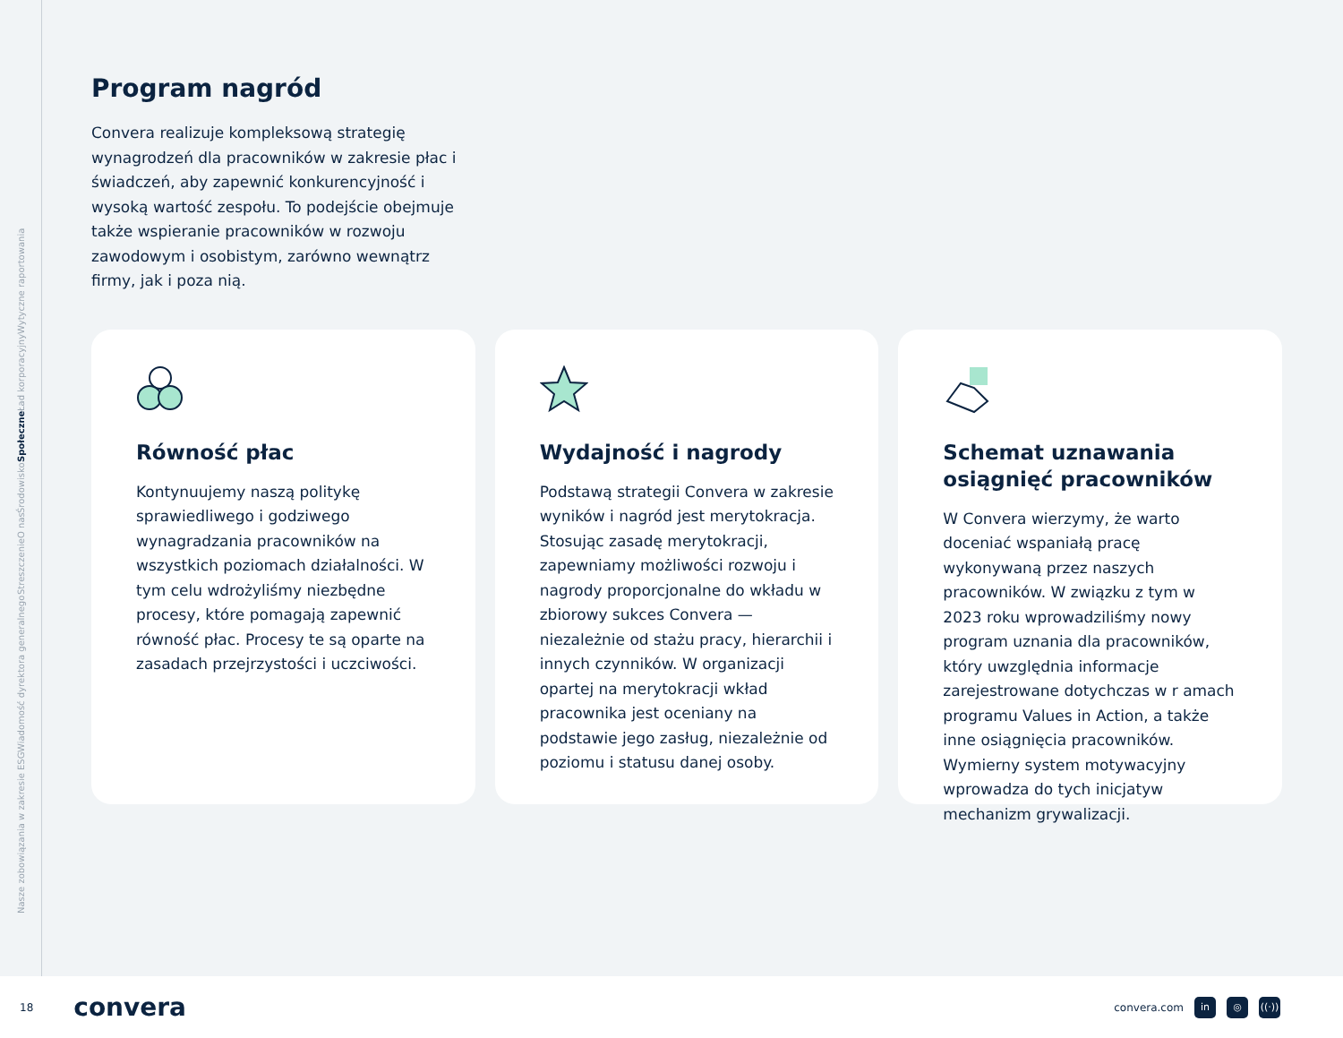Nasze zobowiązania w zakresie ESG Wiadomość dyrektora generalnego Streszczenie O nas Środowisko Społeczne Ład korporacyjny Wytyczne raportowania
Program nagród
Convera realizuje kompleksową strategię wynagrodzeń dla pracowników w zakresie płac i świadczeń, aby zapewnić konkurencyjność i wysoką wartość zespołu. To podejście obejmuje także wspieranie pracowników w rozwoju zawodowym i osobistym, zarówno wewnątrz firmy, jak i poza nią.
Równość płac
Kontynuujemy naszą politykę sprawiedliwego i godziwego wynagradzania pracowników na wszystkich poziomach działalności. W tym celu wdrożyliśmy niezbędne procesy, które pomagają zapewnić równość płac. Procesy te są oparte na zasadach przejrzystości i uczciwości.
Wydajność i nagrody
Podstawą strategii Convera w zakresie wyników i nagród jest merytokracja. Stosując zasadę merytokracji, zapewniamy możliwości rozwoju i nagrody proporcjonalne do wkładu w zbiorowy sukces Convera — niezależnie od stażu pracy, hierarchii i innych czynników. W organizacji opartej na merytokracji wkład pracownika jest oceniany na podstawie jego zasług, niezależnie od poziomu i statusu danej osoby.
Schemat uznawania osiągnięć pracowników
W Convera wierzymy, że warto doceniać wspaniałą pracę wykonywaną przez naszych pracowników. W związku z tym w 2023 roku wprowadziliśmy nowy program uznania dla pracowników, który uwzględnia informacje zarejestrowane dotychczas w r amach programu Values in Action, a także inne osiągnięcia pracowników. Wymierny system motywacyjny wprowadza do tych inicjatyw mechanizm grywalizacji.
18 convera
convera.com in ◎ ((·))